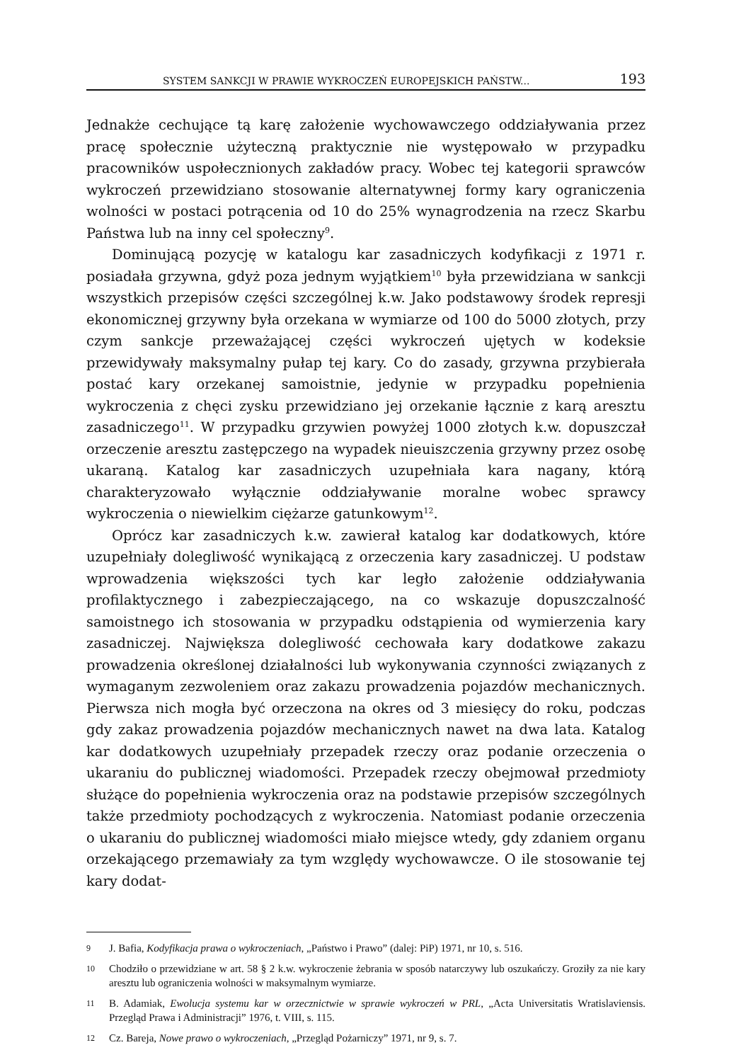SYSTEM SANKCJI W PRAWIE WYKROCZEŃ EUROPEJSKICH PAŃSTW... 193
Jednakże cechujące tą karę założenie wychowawczego oddziaływania przez pracę społecznie użyteczną praktycznie nie występowało w przypadku pracowników uspołecznionych zakładów pracy. Wobec tej kategorii sprawców wykroczeń przewidziano stosowanie alternatywnej formy kary ograniczenia wolności w postaci potrącenia od 10 do 25% wynagrodzenia na rzecz Skarbu Państwa lub na inny cel społeczny<sup>9</sup>.
Dominującą pozycję w katalogu kar zasadniczych kodyfikacji z 1971 r. posiadała grzywna, gdyż poza jednym wyjątkiem<sup>10</sup> była przewidziana w sankcji wszystkich przepisów części szczególnej k.w. Jako podstawowy środek represji ekonomicznej grzywny była orzekana w wymiarze od 100 do 5000 złotych, przy czym sankcje przeważającej części wykroczeń ujętych w kodeksie przewidywały maksymalny pułap tej kary. Co do zasady, grzywna przybierała postać kary orzekanej samoistnie, jedynie w przypadku popełnienia wykroczenia z chęci zysku przewidziano jej orzekanie łącznie z karą aresztu zasadniczego<sup>11</sup>. W przypadku grzywien powyżej 1000 złotych k.w. dopuszczał orzeczenie aresztu zastępczego na wypadek nieuiszczenia grzywny przez osobę ukaraną. Katalog kar zasadniczych uzupełniała kara nagany, którą charakteryzowało wyłącznie oddziaływanie moralne wobec sprawcy wykroczenia o niewielkim ciężarze gatunkowym<sup>12</sup>.
Oprócz kar zasadniczych k.w. zawierał katalog kar dodatkowych, które uzupełniały dolegliwość wynikającą z orzeczenia kary zasadniczej. U podstaw wprowadzenia większości tych kar legło założenie oddziaływania profilaktycznego i zabezpieczającego, na co wskazuje dopuszczalność samoistnego ich stosowania w przypadku odstąpienia od wymierzenia kary zasadniczej. Największa dolegliwość cechowała kary dodatkowe zakazu prowadzenia określonej działalności lub wykonywania czynności związanych z wymaganym zezwoleniem oraz zakazu prowadzenia pojazdów mechanicznych. Pierwsza nich mogła być orzeczona na okres od 3 miesięcy do roku, podczas gdy zakaz prowadzenia pojazdów mechanicznych nawet na dwa lata. Katalog kar dodatkowych uzupełniały przepadek rzeczy oraz podanie orzeczenia o ukaraniu do publicznej wiadomości. Przepadek rzeczy obejmował przedmioty służące do popełnienia wykroczenia oraz na podstawie przepisów szczególnych także przedmioty pochodzących z wykroczenia. Natomiast podanie orzeczenia o ukaraniu do publicznej wiadomości miało miejsce wtedy, gdy zdaniem organu orzekającego przemawiały za tym względy wychowawcze. O ile stosowanie tej kary dodat-
9 J. Bafia, Kodyfikacja prawa o wykroczeniach, „Państwo i Prawo” (dalej: PiP) 1971, nr 10, s. 516.
10 Chodziło o przewidziane w art. 58 § 2 k.w. wykroczenie żebrania w sposób natarczywy lub oszukańczy. Groziły za nie kary aresztu lub ograniczenia wolności w maksymalnym wymiarze.
11 B. Adamiak, Ewolucja systemu kar w orzecznictwie w sprawie wykroczeń w PRL, „Acta Universitatis Wratislaviensis. Przegląd Prawa i Administracji” 1976, t. VIII, s. 115.
12 Cz. Bareja, Nowe prawo o wykroczeniach, „Przegląd Pożarniczy” 1971, nr 9, s. 7.